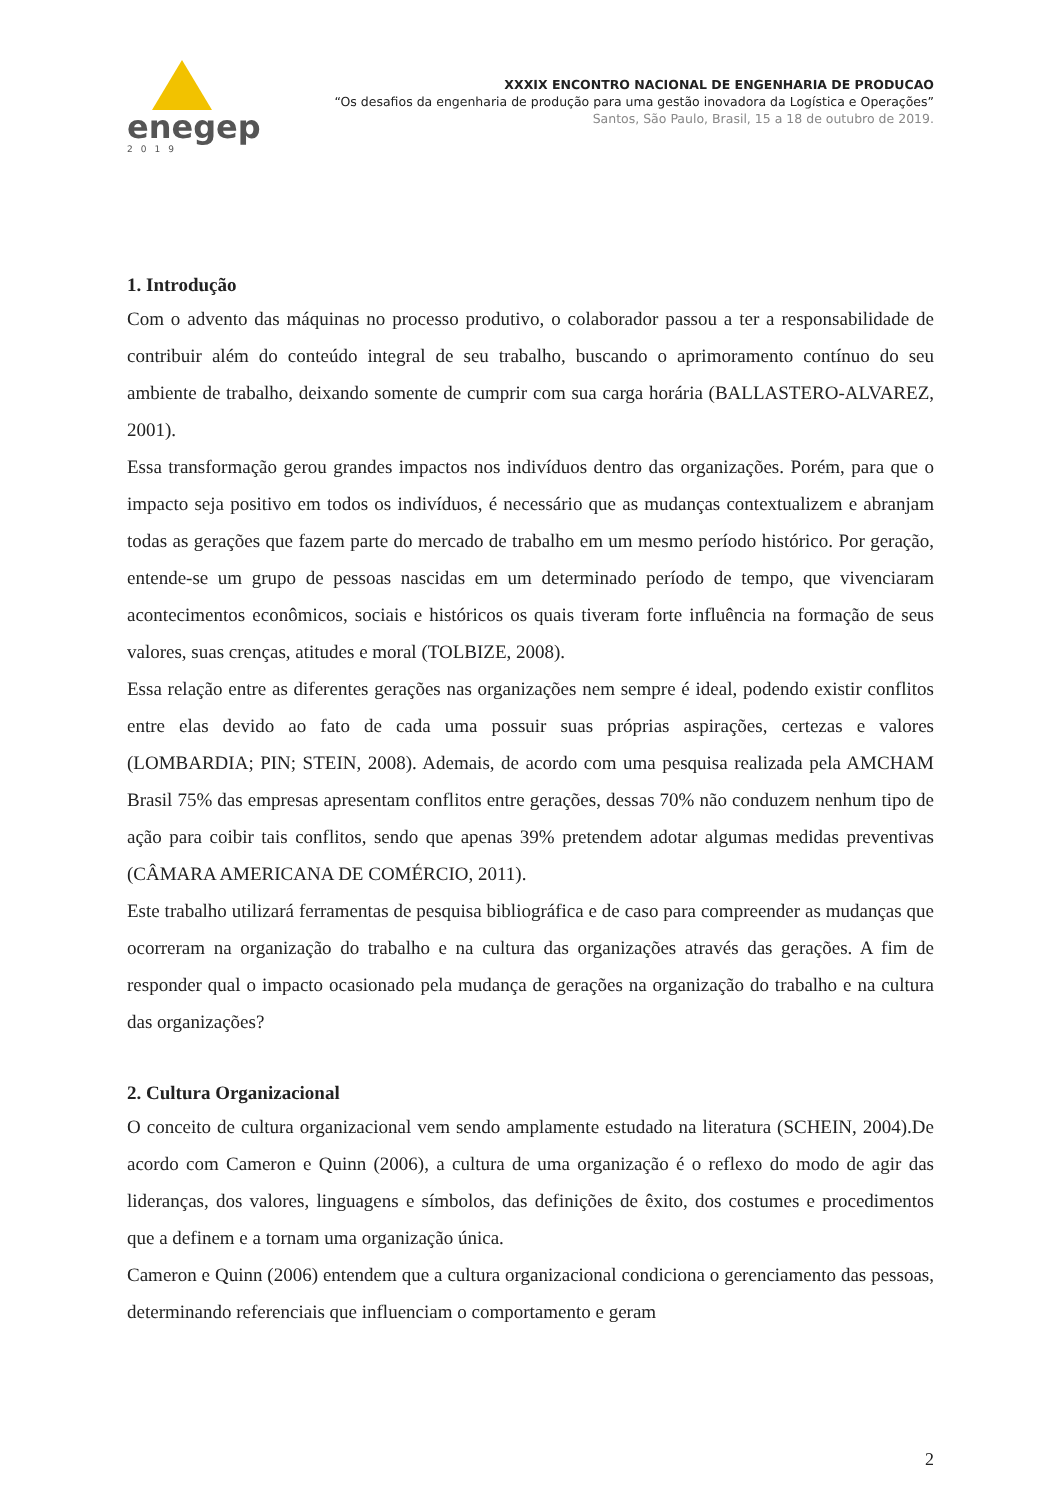enegep
2019
XXXIX ENCONTRO NACIONAL DE ENGENHARIA DE PRODUCAO
“Os desafios da engenharia de produção para uma gestão inovadora da Logística e Operações”
Santos, São Paulo, Brasil, 15 a 18 de outubro de 2019.
1. Introdução
Com o advento das máquinas no processo produtivo, o colaborador passou a ter a responsabilidade de contribuir além do conteúdo integral de seu trabalho, buscando o aprimoramento contínuo do seu ambiente de trabalho, deixando somente de cumprir com sua carga horária (BALLASTERO-ALVAREZ, 2001).
Essa transformação gerou grandes impactos nos indivíduos dentro das organizações. Porém, para que o impacto seja positivo em todos os indivíduos, é necessário que as mudanças contextualizem e abranjam todas as gerações que fazem parte do mercado de trabalho em um mesmo período histórico. Por geração, entende-se um grupo de pessoas nascidas em um determinado período de tempo, que vivenciaram acontecimentos econômicos, sociais e históricos os quais tiveram forte influência na formação de seus valores, suas crenças, atitudes e moral (TOLBIZE, 2008).
Essa relação entre as diferentes gerações nas organizações nem sempre é ideal, podendo existir conflitos entre elas devido ao fato de cada uma possuir suas próprias aspirações, certezas e valores (LOMBARDIA; PIN; STEIN, 2008). Ademais, de acordo com uma pesquisa realizada pela AMCHAM Brasil 75% das empresas apresentam conflitos entre gerações, dessas 70% não conduzem nenhum tipo de ação para coibir tais conflitos, sendo que apenas 39% pretendem adotar algumas medidas preventivas (CÂMARA AMERICANA DE COMÉRCIO, 2011).
Este trabalho utilizará ferramentas de pesquisa bibliográfica e de caso para compreender as mudanças que ocorreram na organização do trabalho e na cultura das organizações através das gerações. A fim de responder qual o impacto ocasionado pela mudança de gerações na organização do trabalho e na cultura das organizações?
2. Cultura Organizacional
O conceito de cultura organizacional vem sendo amplamente estudado na literatura (SCHEIN, 2004).De acordo com Cameron e Quinn (2006), a cultura de uma organização é o reflexo do modo de agir das lideranças, dos valores, linguagens e símbolos, das definições de êxito, dos costumes e procedimentos que a definem e a tornam uma organização única.
Cameron e Quinn (2006) entendem que a cultura organizacional condiciona o gerenciamento das pessoas, determinando referenciais que influenciam o comportamento e geram
2